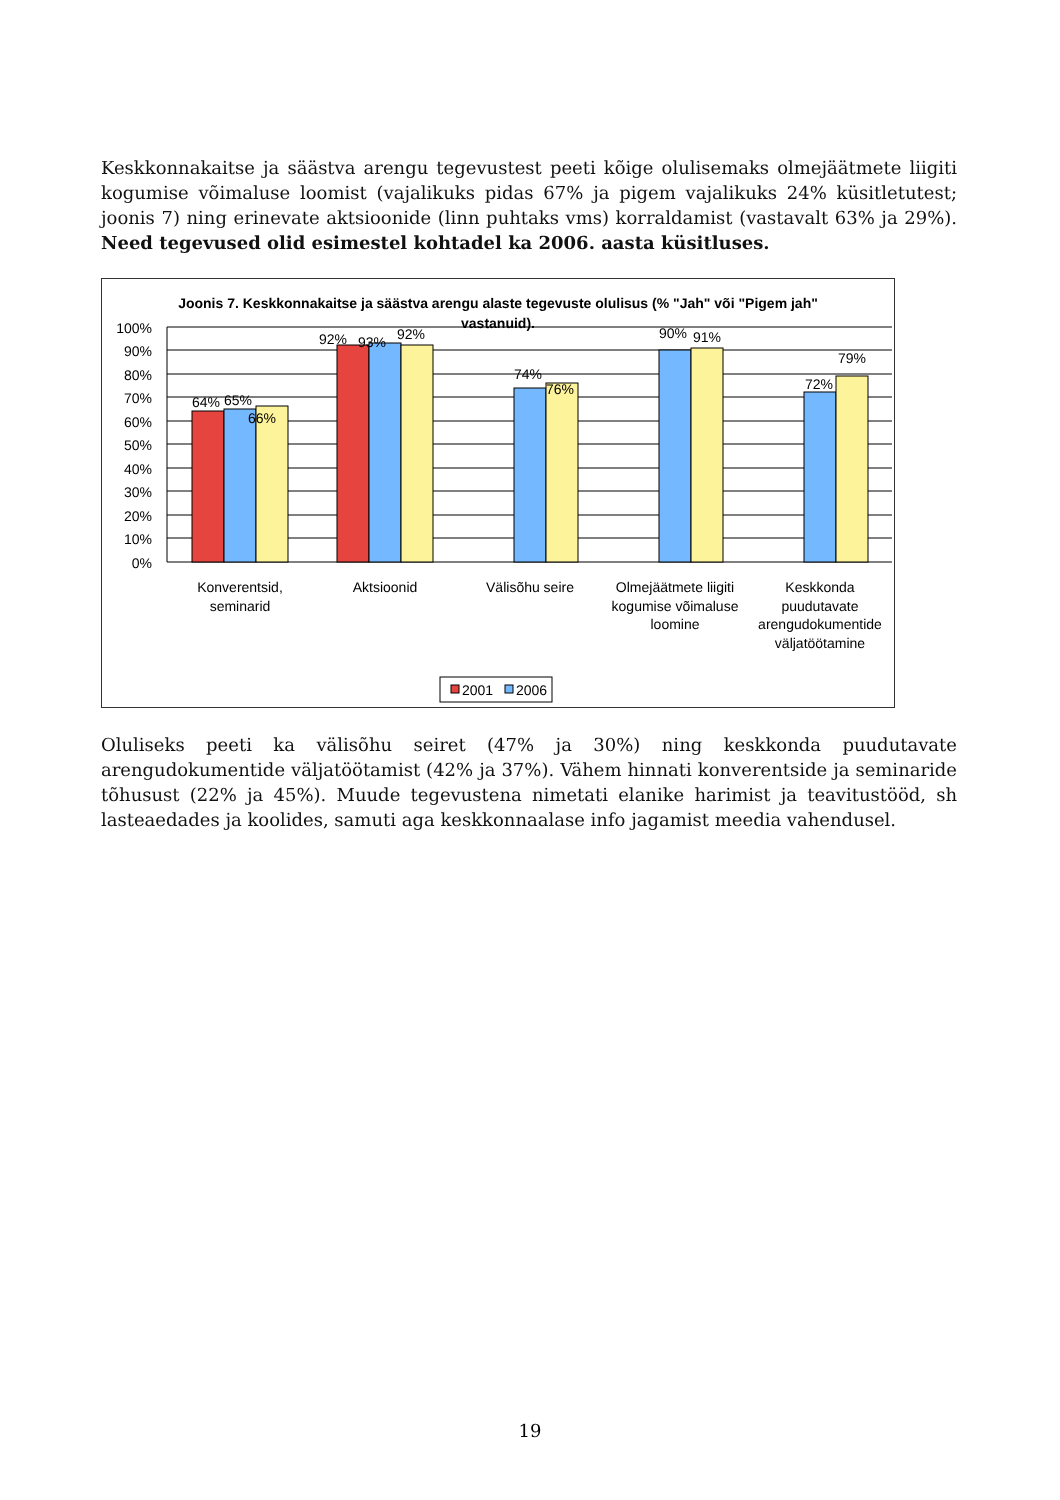Keskkonnakaitse ja säästva arengu tegevustest peeti kõige olulisemaks olmejäätmete liigiti kogumise võimaluse loomist (vajalikuks pidas 67% ja pigem vajalikuks 24% küsitletutest; joonis 7) ning erinevate aktsioonide (linn puhtaks vms) korraldamist (vastavalt 63% ja 29%). Need tegevused olid esimestel kohtadel ka 2006. aasta küsitluses.
Joonis 7. Keskkonnakaitse ja säästva arengu alaste tegevuste olulisus (% "Jah" või "Pigem jah" vastanuid).
100%
90%
80%
70%
60%
50%
40%
30%
20%
10%
0%
64%
65%
66%
92%
93%
92%
74%
76%
90%
91%
72%
79%
Konverentsid,
seminarid
Aktsioonid
Välisõhu seire
Olmejäätmete liigiti
kogumise võimaluse
loomine
Keskkonda
puudutavate
arengudokumentide
väljatöötamine
2001
2006
Oluliseks peeti ka välisõhu seiret (47% ja 30%) ning keskkonda puudutavate arengudokumentide väljatöötamist (42% ja 37%). Vähem hinnati konverentside ja seminaride tõhusust (22% ja 45%). Muude tegevustena nimetati elanike harimist ja teavitustööd, sh lasteaedades ja koolides, samuti aga keskkonnaalase info jagamist meedia vahendusel.
19